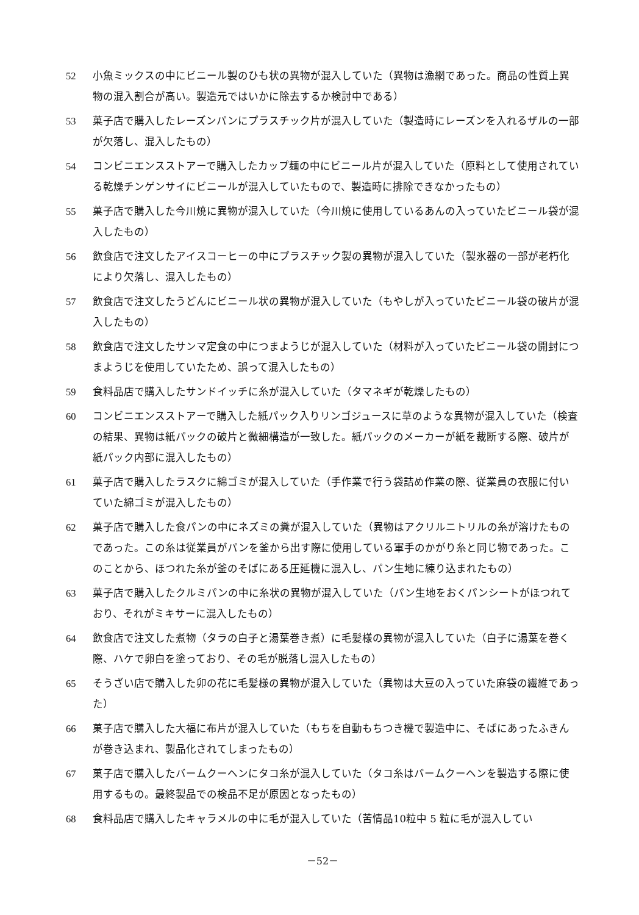52 小魚ミックスの中にビニール製のひも状の異物が混入していた（異物は漁網であった。商品の性質上異物の混入割合が高い。製造元ではいかに除去するか検討中である）
53 菓子店で購入したレーズンパンにプラスチック片が混入していた（製造時にレーズンを入れるザルの一部が欠落し、混入したもの）
54 コンビニエンスストアーで購入したカップ麺の中にビニール片が混入していた（原料として使用されている乾燥チンゲンサイにビニールが混入していたもので、製造時に排除できなかったもの）
55 菓子店で購入した今川焼に異物が混入していた（今川焼に使用しているあんの入っていたビニール袋が混入したもの）
56 飲食店で注文したアイスコーヒーの中にプラスチック製の異物が混入していた（製氷器の一部が老朽化により欠落し、混入したもの）
57 飲食店で注文したうどんにビニール状の異物が混入していた（もやしが入っていたビニール袋の破片が混入したもの）
58 飲食店で注文したサンマ定食の中につまようじが混入していた（材料が入っていたビニール袋の開封につまようじを使用していたため、誤って混入したもの）
59 食料品店で購入したサンドイッチに糸が混入していた（タマネギが乾燥したもの）
60 コンビニエンスストアーで購入した紙パック入りリンゴジュースに草のような異物が混入していた（検査の結果、異物は紙パックの破片と微細構造が一致した。紙パックのメーカーが紙を裁断する際、破片が紙パック内部に混入したもの）
61 菓子店で購入したラスクに綿ゴミが混入していた（手作業で行う袋詰め作業の際、従業員の衣服に付いていた綿ゴミが混入したもの）
62 菓子店で購入した食パンの中にネズミの糞が混入していた（異物はアクリルニトリルの糸が溶けたものであった。この糸は従業員がパンを釜から出す際に使用している軍手のかがり糸と同じ物であった。このことから、ほつれた糸が釜のそばにある圧延機に混入し、パン生地に練り込まれたもの）
63 菓子店で購入したクルミパンの中に糸状の異物が混入していた（パン生地をおくパンシートがほつれており、それがミキサーに混入したもの）
64 飲食店で注文した煮物（タラの白子と湯葉巻き煮）に毛髪様の異物が混入していた（白子に湯葉を巻く際、ハケで卵白を塗っており、その毛が脱落し混入したもの）
65 そうざい店で購入した卯の花に毛髪様の異物が混入していた（異物は大豆の入っていた麻袋の繊維であった）
66 菓子店で購入した大福に布片が混入していた（もちを自動もちつき機で製造中に、そばにあったふきんが巻き込まれ、製品化されてしまったもの）
67 菓子店で購入したバームクーヘンにタコ糸が混入していた（タコ糸はバームクーヘンを製造する際に使用するもの。最終製品での検品不足が原因となったもの）
68 食料品店で購入したキャラメルの中に毛が混入していた（苦情品10粒中 5 粒に毛が混入してい
－52－